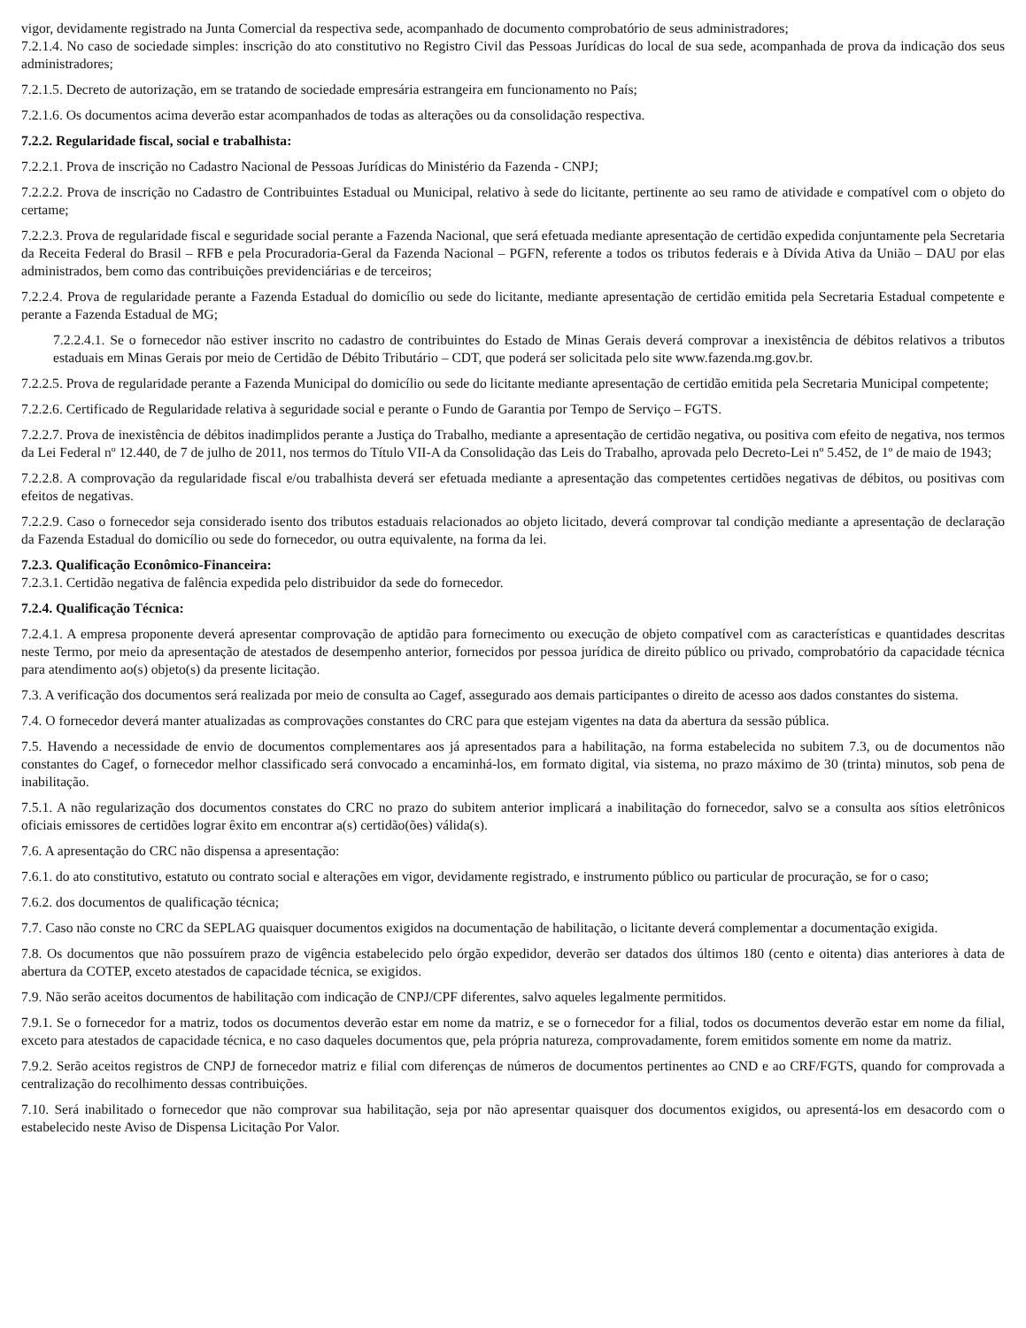vigor, devidamente registrado na Junta Comercial da respectiva sede, acompanhado de documento comprobatório de seus administradores;
7.2.1.4. No caso de sociedade simples: inscrição do ato constitutivo no Registro Civil das Pessoas Jurídicas do local de sua sede, acompanhada de prova da indicação dos seus administradores;
7.2.1.5. Decreto de autorização, em se tratando de sociedade empresária estrangeira em funcionamento no País;
7.2.1.6. Os documentos acima deverão estar acompanhados de todas as alterações ou da consolidação respectiva.
7.2.2. Regularidade fiscal, social e trabalhista:
7.2.2.1. Prova de inscrição no Cadastro Nacional de Pessoas Jurídicas do Ministério da Fazenda - CNPJ;
7.2.2.2. Prova de inscrição no Cadastro de Contribuintes Estadual ou Municipal, relativo à sede do licitante, pertinente ao seu ramo de atividade e compatível com o objeto do certame;
7.2.2.3. Prova de regularidade fiscal e seguridade social perante a Fazenda Nacional, que será efetuada mediante apresentação de certidão expedida conjuntamente pela Secretaria da Receita Federal do Brasil – RFB e pela Procuradoria-Geral da Fazenda Nacional – PGFN, referente a todos os tributos federais e à Dívida Ativa da União – DAU por elas administrados, bem como das contribuições previdenciárias e de terceiros;
7.2.2.4. Prova de regularidade perante a Fazenda Estadual do domicílio ou sede do licitante, mediante apresentação de certidão emitida pela Secretaria Estadual competente e perante a Fazenda Estadual de MG;
7.2.2.4.1. Se o fornecedor não estiver inscrito no cadastro de contribuintes do Estado de Minas Gerais deverá comprovar a inexistência de débitos relativos a tributos estaduais em Minas Gerais por meio de Certidão de Débito Tributário – CDT, que poderá ser solicitada pelo site www.fazenda.mg.gov.br.
7.2.2.5. Prova de regularidade perante a Fazenda Municipal do domicílio ou sede do licitante mediante apresentação de certidão emitida pela Secretaria Municipal competente;
7.2.2.6. Certificado de Regularidade relativa à seguridade social e perante o Fundo de Garantia por Tempo de Serviço – FGTS.
7.2.2.7. Prova de inexistência de débitos inadimplidos perante a Justiça do Trabalho, mediante a apresentação de certidão negativa, ou positiva com efeito de negativa, nos termos da Lei Federal nº 12.440, de 7 de julho de 2011, nos termos do Título VII-A da Consolidação das Leis do Trabalho, aprovada pelo Decreto-Lei nº 5.452, de 1º de maio de 1943;
7.2.2.8. A comprovação da regularidade fiscal e/ou trabalhista deverá ser efetuada mediante a apresentação das competentes certidões negativas de débitos, ou positivas com efeitos de negativas.
7.2.2.9. Caso o fornecedor seja considerado isento dos tributos estaduais relacionados ao objeto licitado, deverá comprovar tal condição mediante a apresentação de declaração da Fazenda Estadual do domicílio ou sede do fornecedor, ou outra equivalente, na forma da lei.
7.2.3. Qualificação Econômico-Financeira:
7.2.3.1. Certidão negativa de falência expedida pelo distribuidor da sede do fornecedor.
7.2.4. Qualificação Técnica:
7.2.4.1. A empresa proponente deverá apresentar comprovação de aptidão para fornecimento ou execução de objeto compatível com as características e quantidades descritas neste Termo, por meio da apresentação de atestados de desempenho anterior, fornecidos por pessoa jurídica de direito público ou privado, comprobatório da capacidade técnica para atendimento ao(s) objeto(s) da presente licitação.
7.3. A verificação dos documentos será realizada por meio de consulta ao Cagef, assegurado aos demais participantes o direito de acesso aos dados constantes do sistema.
7.4. O fornecedor deverá manter atualizadas as comprovações constantes do CRC para que estejam vigentes na data da abertura da sessão pública.
7.5. Havendo a necessidade de envio de documentos complementares aos já apresentados para a habilitação, na forma estabelecida no subitem 7.3, ou de documentos não constantes do Cagef, o fornecedor melhor classificado será convocado a encaminhá-los, em formato digital, via sistema, no prazo máximo de 30 (trinta) minutos, sob pena de inabilitação.
7.5.1. A não regularização dos documentos constates do CRC no prazo do subitem anterior implicará a inabilitação do fornecedor, salvo se a consulta aos sítios eletrônicos oficiais emissores de certidões lograr êxito em encontrar a(s) certidão(ões) válida(s).
7.6. A apresentação do CRC não dispensa a apresentação:
7.6.1. do ato constitutivo, estatuto ou contrato social e alterações em vigor, devidamente registrado, e instrumento público ou particular de procuração, se for o caso;
7.6.2. dos documentos de qualificação técnica;
7.7. Caso não conste no CRC da SEPLAG quaisquer documentos exigidos na documentação de habilitação, o licitante deverá complementar a documentação exigida.
7.8. Os documentos que não possuírem prazo de vigência estabelecido pelo órgão expedidor, deverão ser datados dos últimos 180 (cento e oitenta) dias anteriores à data de abertura da COTEP, exceto atestados de capacidade técnica, se exigidos.
7.9. Não serão aceitos documentos de habilitação com indicação de CNPJ/CPF diferentes, salvo aqueles legalmente permitidos.
7.9.1. Se o fornecedor for a matriz, todos os documentos deverão estar em nome da matriz, e se o fornecedor for a filial, todos os documentos deverão estar em nome da filial, exceto para atestados de capacidade técnica, e no caso daqueles documentos que, pela própria natureza, comprovadamente, forem emitidos somente em nome da matriz.
7.9.2. Serão aceitos registros de CNPJ de fornecedor matriz e filial com diferenças de números de documentos pertinentes ao CND e ao CRF/FGTS, quando for comprovada a centralização do recolhimento dessas contribuições.
7.10. Será inabilitado o fornecedor que não comprovar sua habilitação, seja por não apresentar quaisquer dos documentos exigidos, ou apresentá-los em desacordo com o estabelecido neste Aviso de Dispensa Licitação Por Valor.